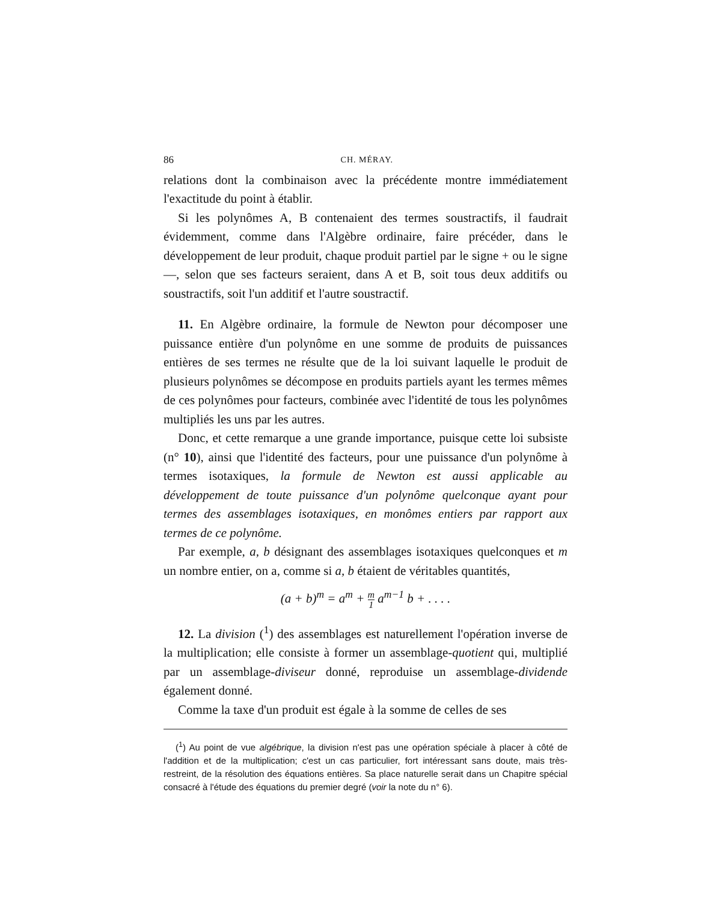86 CH. MÉRAY.
relations dont la combinaison avec la précédente montre immédiatement l'exactitude du point à établir.
Si les polynômes A, B contenaient des termes soustractifs, il faudrait évidemment, comme dans l'Algèbre ordinaire, faire précéder, dans le développement de leur produit, chaque produit partiel par le signe + ou le signe —, selon que ses facteurs seraient, dans A et B, soit tous deux additifs ou soustractifs, soit l'un additif et l'autre soustractif.
11. En Algèbre ordinaire, la formule de Newton pour décomposer une puissance entière d'un polynôme en une somme de produits de puissances entières de ses termes ne résulte que de la loi suivant laquelle le produit de plusieurs polynômes se décompose en produits partiels ayant les termes mêmes de ces polynômes pour facteurs, combinée avec l'identité de tous les polynômes multipliés les uns par les autres.
Donc, et cette remarque a une grande importance, puisque cette loi subsiste (n° 10), ainsi que l'identité des facteurs, pour une puissance d'un polynôme à termes isotaxiques, la formule de Newton est aussi applicable au développement de toute puissance d'un polynôme quelconque ayant pour termes des assemblages isotaxiques, en monômes entiers par rapport aux termes de ce polynôme.
Par exemple, a, b désignant des assemblages isotaxiques quelconques et m un nombre entier, on a, comme si a, b étaient de véritables quantités,
(a + b)<sup>m</sup> = a<sup>m</sup> + m 1 a<sup>m−1</sup> b + . . . .
12. La division (<sup>1</sup>) des assemblages est naturellement l'opération inverse de la multiplication; elle consiste à former un assemblage-quotient qui, multiplié par un assemblage-diviseur donné, reproduise un assemblage-dividende également donné.
Comme la taxe d'un produit est égale à la somme de celles de ses
(<sup>1</sup>) Au point de vue algébrique, la division n'est pas une opération spéciale à placer à côté de l'addition et de la multiplication; c'est un cas particulier, fort intéressant sans doute, mais très-restreint, de la résolution des équations entières. Sa place naturelle serait dans un Chapitre spécial consacré à l'étude des équations du premier degré (voir la note du n° 6).